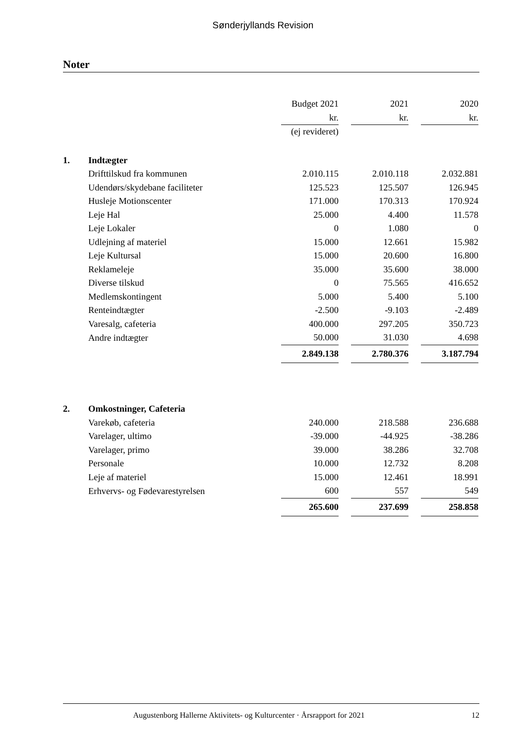Sønderjyllands Revision
Noter
| | | Budget 2021 | | 2021 | | 2020 |
| | | kr. | | kr. | | kr. |
| | | (ej revideret) | | | | |
| 1. | Indtægter | | | | | |
| | Drifttilskud fra kommunen | 2.010.115 | | 2.010.118 | | 2.032.881 |
| | Udendørs/skydebane faciliteter | 125.523 | | 125.507 | | 126.945 |
| | Husleje Motionscenter | 171.000 | | 170.313 | | 170.924 |
| | Leje Hal | 25.000 | | 4.400 | | 11.578 |
| | Leje Lokaler | 0 | | 1.080 | | 0 |
| | Udlejning af materiel | 15.000 | | 12.661 | | 15.982 |
| | Leje Kultursal | 15.000 | | 20.600 | | 16.800 |
| | Reklameleje | 35.000 | | 35.600 | | 38.000 |
| | Diverse tilskud | 0 | | 75.565 | | 416.652 |
| | Medlemskontingent | 5.000 | | 5.400 | | 5.100 |
| | Renteindtægter | -2.500 | | -9.103 | | -2.489 |
| | Varesalg, cafeteria | 400.000 | | 297.205 | | 350.723 |
| | Andre indtægter | 50.000 | | 31.030 | | 4.698 |
| | | 2.849.138 | | 2.780.376 | | 3.187.794 |
| 2. | Omkostninger, Cafeteria | | | | | |
| | Varekøb, cafeteria | 240.000 | | 218.588 | | 236.688 |
| | Varelager, ultimo | -39.000 | | -44.925 | | -38.286 |
| | Varelager, primo | 39.000 | | 38.286 | | 32.708 |
| | Personale | 10.000 | | 12.732 | | 8.208 |
| | Leje af materiel | 15.000 | | 12.461 | | 18.991 |
| | Erhvervs- og Fødevarestyrelsen | 600 | | 557 | | 549 |
| | | 265.600 | | 237.699 | | 258.858 |
Augustenborg Hallerne Aktivitets- og Kulturcenter · Årsrapport for 2021
12